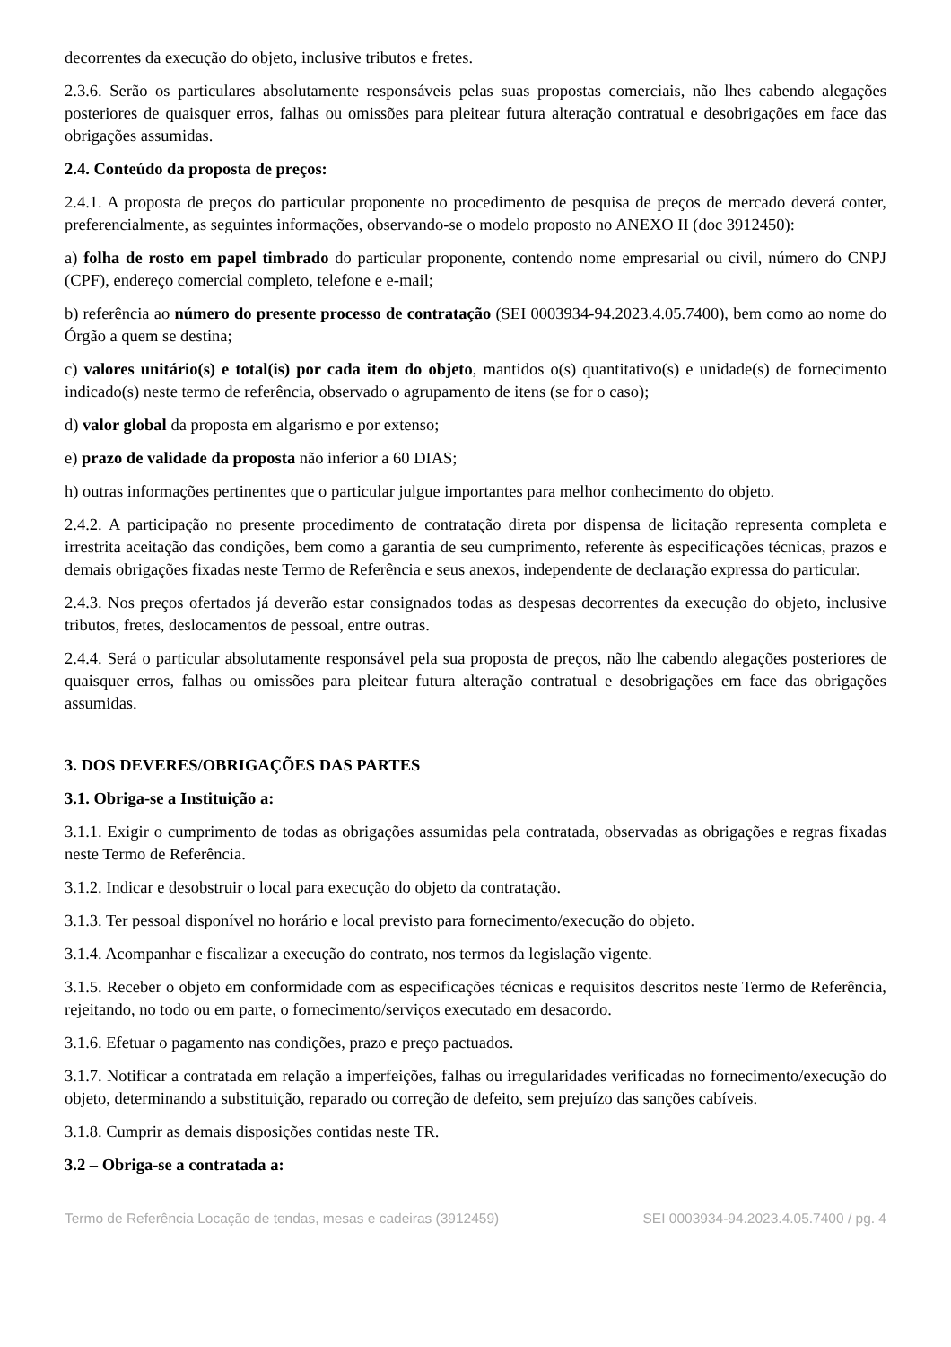decorrentes da execução do objeto, inclusive tributos e fretes.
2.3.6. Serão os particulares absolutamente responsáveis pelas suas propostas comerciais, não lhes cabendo alegações posteriores de quaisquer erros, falhas ou omissões para pleitear futura alteração contratual e desobrigações em face das obrigações assumidas.
2.4. Conteúdo da proposta de preços:
2.4.1. A proposta de preços do particular proponente no procedimento de pesquisa de preços de mercado deverá conter, preferencialmente, as seguintes informações, observando-se o modelo proposto no ANEXO II (doc 3912450):
a) folha de rosto em papel timbrado do particular proponente, contendo nome empresarial ou civil, número do CNPJ (CPF), endereço comercial completo, telefone e e-mail;
b) referência ao número do presente processo de contratação (SEI 0003934-94.2023.4.05.7400), bem como ao nome do Órgão a quem se destina;
c) valores unitário(s) e total(is) por cada item do objeto, mantidos o(s) quantitativo(s) e unidade(s) de fornecimento indicado(s) neste termo de referência, observado o agrupamento de itens (se for o caso);
d) valor global da proposta em algarismo e por extenso;
e) prazo de validade da proposta não inferior a 60 DIAS;
h) outras informações pertinentes que o particular julgue importantes para melhor conhecimento do objeto.
2.4.2. A participação no presente procedimento de contratação direta por dispensa de licitação representa completa e irrestrita aceitação das condições, bem como a garantia de seu cumprimento, referente às especificações técnicas, prazos e demais obrigações fixadas neste Termo de Referência e seus anexos, independente de declaração expressa do particular.
2.4.3. Nos preços ofertados já deverão estar consignados todas as despesas decorrentes da execução do objeto, inclusive tributos, fretes, deslocamentos de pessoal, entre outras.
2.4.4. Será o particular absolutamente responsável pela sua proposta de preços, não lhe cabendo alegações posteriores de quaisquer erros, falhas ou omissões para pleitear futura alteração contratual e desobrigações em face das obrigações assumidas.
3. DOS DEVERES/OBRIGAÇÕES DAS PARTES
3.1. Obriga-se a Instituição a:
3.1.1. Exigir o cumprimento de todas as obrigações assumidas pela contratada, observadas as obrigações e regras fixadas neste Termo de Referência.
3.1.2. Indicar e desobstruir o local para execução do objeto da contratação.
3.1.3. Ter pessoal disponível no horário e local previsto para fornecimento/execução do objeto.
3.1.4. Acompanhar e fiscalizar a execução do contrato, nos termos da legislação vigente.
3.1.5. Receber o objeto em conformidade com as especificações técnicas e requisitos descritos neste Termo de Referência, rejeitando, no todo ou em parte, o fornecimento/serviços executado em desacordo.
3.1.6. Efetuar o pagamento nas condições, prazo e preço pactuados.
3.1.7. Notificar a contratada em relação a imperfeições, falhas ou irregularidades verificadas no fornecimento/execução do objeto, determinando a substituição, reparado ou correção de defeito, sem prejuízo das sanções cabíveis.
3.1.8. Cumprir as demais disposições contidas neste TR.
3.2 – Obriga-se a contratada a:
Termo de Referência Locação de tendas, mesas e cadeiras (3912459) SEI 0003934-94.2023.4.05.7400 / pg. 4